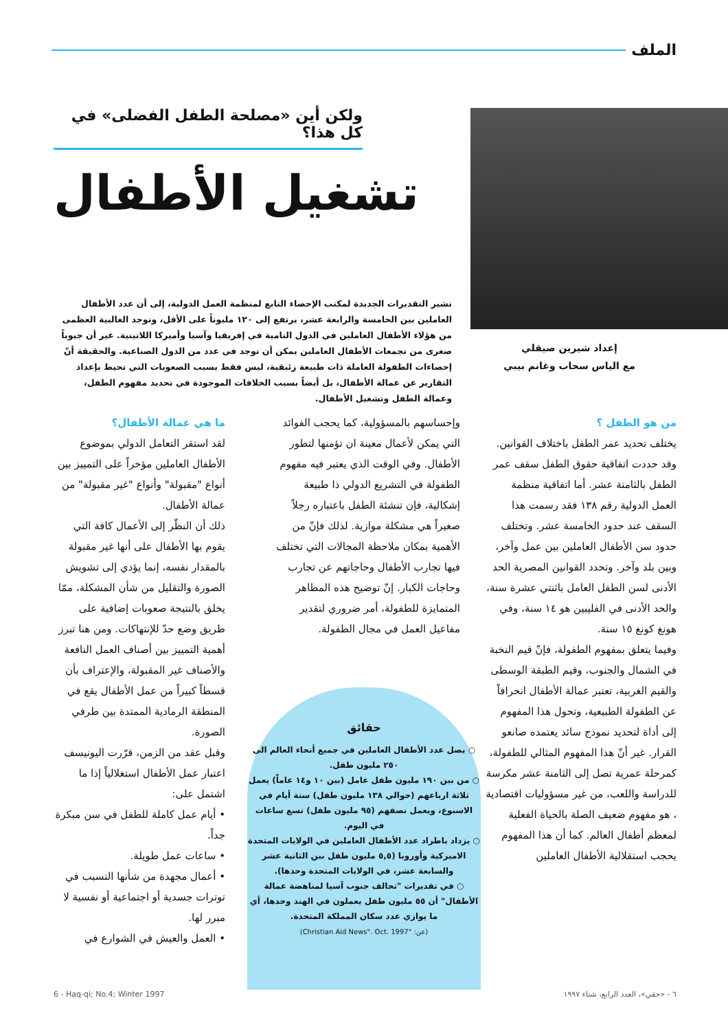الملف
إعداد شيرين صيقلي
مع الياس سحاب وغانم بيبي
ولكن أين «مصلحة الطفل الفضلى» في كل هذا؟
تشغيل الأطفال
تشير التقديرات الجديدة لمكتب الإحصاء التابع لمنظمة العمل الدولية، إلى أن عدد الأطفال العاملين بين الخامسة والرابعة عشر، يرتفع إلى ١٢٠ مليوناً على الأقل، وتوجد الغالبية العظمى من هؤلاء الأطفال العاملين في الدول النامية في إفريقيا وآسيا وأميركا اللاتينية. غير أن جيوباً صغرى من تجمعات الأطفال العاملين يمكن أن توجد في عدد من الدول الصناعية. والحقيقة أنّ إحصاءات الطفولة العاملة ذات طبيعة زئبقية، ليس فقط بسبب الصعوبات التي تحيط بإعداد التقارير عن عمالة الأطفال، بل أيضاً بسبب الخلافات الموجودة في تحديد مفهوم الطفل، وعمالة الطفل وتشغيل الأطفال.
من هو الطفل ؟
يختلف تحديد عمر الطفل باختلاف القوانين. وقد حددت اتفاقية حقوق الطفل سقف عمر الطفل بالثامنة عشر. أما اتفاقية منظمة العمل الدولية رقم ١٣٨ فقد رسمت هذا السقف عند حدود الخامسة عشر. وتختلف حدود سن الأطفال العاملين بين عمل وآخر، وبين بلد وآخر. وتحدد القوانين المصرية الحد الأدنى لسن الطفل العامل باثنتي عشرة سنة، والحد الأدنى في الفليبين هو ١٤ سنة، وفي هونغ كونغ ١٥ سنة.
وفيما يتعلق بمفهوم الطفولة، فإنّ قيم النخبة في الشمال والجنوب، وقيم الطبقة الوسطى والقيم الغربية، تعتبر عمالة الأطفال انحرافاً عن الطفولة الطبيعية، وتحول هذا المفهوم إلى أداة لتحديد نموذج سائد يعتمده صانعو القرار. غير أنّ هذا المفهوم المثالي للطفولة، كمرحلة عمرية تصل إلى الثامنة عشر مكرسة للدراسة واللعب، من غير مسؤوليات اقتصادية ، هو مفهوم ضعيف الصلة بالحياة الفعلية لمعظم أطفال العالم. كما أن هذا المفهوم يحجب استقلالية الأطفال العاملين
وإحساسهم بالمسؤولية، كما يحجب الفوائد التي يمكن لأعمال معينة ان تؤمنها لتطور الأطفال. وفي الوقت الذي يعتبر فيه مفهوم الطفولة في التشريع الدولي ذا طبيعة إشكالية، فإن تنشئة الطفل باعتباره رجلاً صغيراً هي مشكلة موازية. لذلك فإنّ من الأهمية بمكان ملاحظة المجالات التي تختلف فيها تجارب الأطفال وحاجاتهم عن تجارب وحاجات الكبار. إنّ توضيح هذه المظاهر المتمايزة للطفولة، أمر ضروري لتقدير مفاعيل العمل في مجال الطفولة.
ما هي عمالة الأطفال؟
لقد استقر التعامل الدولي بموضوع الأطفال العاملين مؤخراً على التمييز بين أنواع "مقبولة" وأنواع "غير مقبولة" من عمالة الأطفال.
ذلك أن النظّر إلى الأعمال كافة التي يقوم بها الأطفال على أنها غير مقبولة بالمقدار نفسه، إنما يؤدي إلى تشويش الصورة والتقليل من شأن المشكلة، ممّا يخلق بالنتيجة صعوبات إضافية على طريق وضع حدّ للإنتهاكات. ومن هنا تبرز أهمية التمييز بين أصناف العمل النافعة والأصناف غير المقبولة، والإعتراف بأن قسطاً كبيراً من عمل الأطفال يقع في المنطقة الرمادية الممتدة بين طرفي الصورة.
وقبل عقد من الزمن، قرّرت اليونيسف اعتبار عمل الأطفال استغلالياً إذا ما اشتمل على:
• أيام عمل كاملة للطفل في سن مبكرة جداً.
• ساعات عمل طويلة.
• أعمال مجهدة من شأنها التسبب في توترات جسدية أو اجتماعية أو نفسية لا مبرر لها.
• العمل والعيش في الشوارع في
حقائق
○ يصل عدد الأطفال العاملين في جميع أنحاء العالم الى ٢٥٠ مليون طفل.
○ من بين ١٩٠ مليون طفل عامل (بين ١٠ و١٤ عاماً) يعمل ثلاثة ارباعهم (حوالي ١٣٨ مليون طفل) ستة أيام في الاسبوع، ويعمل نصفهم (٩٥ مليون طفل) تسع ساعات في اليوم.
○ يزداد باطراد عدد الأطفال العاملين في الولايات المتحدة الاميركية وأوروبا (٥,٥ مليون طفل بين الثانية عشر والسابعة عشر، في الولايات المتحدة وحدها).
○ في تقديرات "تحالف جنوب آسيا لمناهضة عمالة الأطفال" أن ٥٥ مليون طفل يعملون في الهند وحدها، أي ما يوازي عدد سكان المملكة المتحدة.
(عن: "Christian Aid News". Oct. 1997)
٦ - «حقي»، العدد الرابع، شتاء ١٩٩٧
6 - Haq-qi; No.4; Winter 1997